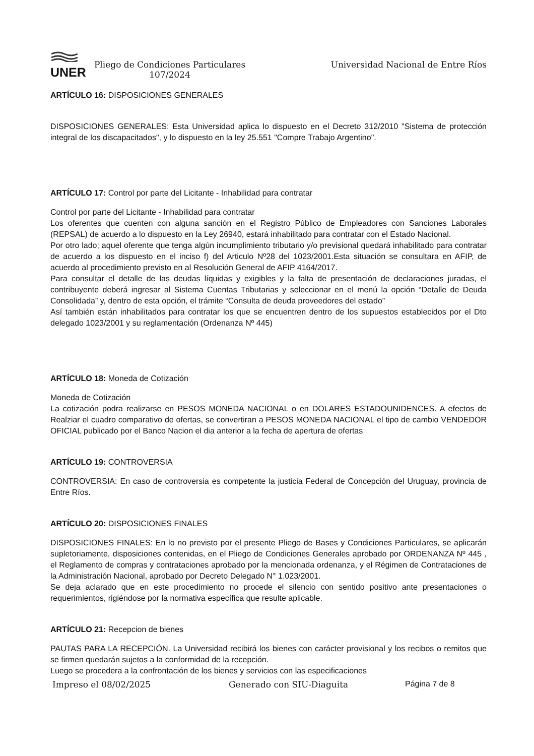UNER
Pliego de Condiciones Particulares
107/2024
Universidad Nacional de Entre Ríos
ARTÍCULO 16: DISPOSICIONES GENERALES
DISPOSICIONES GENERALES: Esta Universidad aplica lo dispuesto en el Decreto 312/2010 "Sistema de protección integral de los discapacitados", y lo dispuesto en la ley 25.551 "Compre Trabajo Argentino".
ARTÍCULO 17: Control por parte del Licitante - Inhabilidad para contratar
Control por parte del Licitante - Inhabilidad para contratar
Los oferentes que cuenten con alguna sanción en el Registro Público de Empleadores con Sanciones Laborales (REPSAL) de acuerdo a lo dispuesto en la Ley 26940, estará inhabilitado para contratar con el Estado Nacional.
Por otro lado; aquel oferente que tenga algún incumplimiento tributario y/o previsional quedará inhabilitado para contratar de acuerdo a los dispuesto en el inciso f) del Articulo Nº28 del 1023/2001.Esta situación se consultara en AFIP, de acuerdo al procedimiento previsto en al Resolución General de AFIP 4164/2017.
Para consultar el detalle de las deudas líquidas y exigibles y la falta de presentación de declaraciones juradas, el contribuyente deberá ingresar al Sistema Cuentas Tributarias y seleccionar en el menú la opción “Detalle de Deuda Consolidada” y, dentro de esta opción, el trámite “Consulta de deuda proveedores del estado”
Así también están inhabilitados para contratar los que se encuentren dentro de los supuestos establecidos por el Dto delegado 1023/2001 y su reglamentación (Ordenanza Nº 445)
ARTÍCULO 18: Moneda de Cotización
Moneda de Cotización
La cotización podra realizarse en PESOS MONEDA NACIONAL o en DOLARES ESTADOUNIDENCES. A efectos de Realziar el cuadro comparativo de ofertas, se convertiran a PESOS MONEDA NACIONAL el tipo de cambio VENDEDOR OFICIAL publicado por el Banco Nacion el dia anterior a la fecha de apertura de ofertas
ARTÍCULO 19: CONTROVERSIA
CONTROVERSIA: En caso de controversia es competente la justicia Federal de Concepción del Uruguay, provincia de Entre Ríos.
ARTÍCULO 20: DISPOSICIONES FINALES
DISPOSICIONES FINALES: En lo no previsto por el presente Pliego de Bases y Condiciones Particulares, se aplicarán supletoriamente, disposiciones contenidas, en el Pliego de Condiciones Generales aprobado por ORDENANZA Nº 445 , el Reglamento de compras y contrataciones aprobado por la mencionada ordenanza, y el Régimen de Contrataciones de la Administración Nacional, aprobado por Decreto Delegado N° 1.023/2001.
Se deja aclarado que en este procedimiento no procede el silencio con sentido positivo ante presentaciones o requerimientos, rigiéndose por la normativa específica que resulte aplicable.
ARTÍCULO 21: Recepcion de bienes
PAUTAS PARA LA RECEPCIÓN. La Universidad recibirá los bienes con carácter provisional y los recibos o remitos que se firmen quedarán sujetos a la conformidad de la recepción.
Luego se procedera a la confrontación de los bienes y servicios con las especificaciones
Impreso el 08/02/2025 Generado con SIU-Diaguita Página 7 de 8